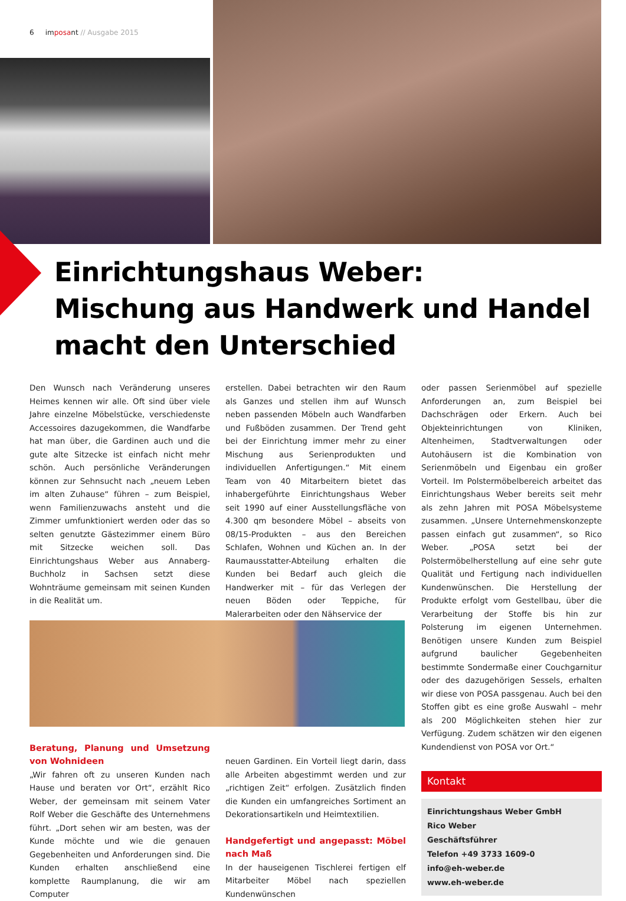6 imposant // Ausgabe 2015
Einrichtungshaus Weber:
Mischung aus Handwerk und Handel
macht den Unterschied
Den Wunsch nach Veränderung unseres Heimes kennen wir alle. Oft sind über viele Jahre einzelne Möbelstücke, verschiedenste Accessoires dazugekommen, die Wandfarbe hat man über, die Gardinen auch und die gute alte Sitzecke ist einfach nicht mehr schön. Auch persönliche Veränderungen können zur Sehnsucht nach „neuem Leben im alten Zuhause“ führen – zum Beispiel, wenn Familienzuwachs ansteht und die Zimmer umfunktioniert werden oder das so selten genutzte Gästezimmer einem Büro mit Sitzecke weichen soll. Das Einrichtungshaus Weber aus Annaberg-Buchholz in Sachsen setzt diese Wohnträume gemeinsam mit seinen Kunden in die Realität um.
Beratung, Planung und Umsetzung von Wohnideen
„Wir fahren oft zu unseren Kunden nach Hause und beraten vor Ort“, erzählt Rico Weber, der gemeinsam mit seinem Vater Rolf Weber die Geschäfte des Unternehmens führt. „Dort sehen wir am besten, was der Kunde möchte und wie die genauen Gegebenheiten und Anforderungen sind. Die Kunden erhalten anschließend eine komplette Raumplanung, die wir am Computer
erstellen. Dabei betrachten wir den Raum als Ganzes und stellen ihm auf Wunsch neben passenden Möbeln auch Wandfarben und Fußböden zusammen. Der Trend geht bei der Einrichtung immer mehr zu einer Mischung aus Serienprodukten und individuellen Anfertigungen.“ Mit einem Team von 40 Mitarbeitern bietet das inhabergeführte Einrichtungshaus Weber seit 1990 auf einer Ausstellungsfläche von 4.300 qm besondere Möbel – abseits von 08/15-Produkten – aus den Bereichen Schlafen, Wohnen und Küchen an. In der Raumausstatter-Abteilung erhalten die Kunden bei Bedarf auch gleich die Handwerker mit – für das Verlegen der neuen Böden oder Teppiche, für Malerarbeiten oder den Nähservice der
neuen Gardinen. Ein Vorteil liegt darin, dass alle Arbeiten abgestimmt werden und zur „richtigen Zeit“ erfolgen. Zusätzlich finden die Kunden ein umfangreiches Sortiment an Dekorationsartikeln und Heimtextilien.
Handgefertigt und angepasst: Möbel nach Maß
In der hauseigenen Tischlerei fertigen elf Mitarbeiter Möbel nach speziellen Kundenwünschen
oder passen Serienmöbel auf spezielle Anforderungen an, zum Beispiel bei Dachschrägen oder Erkern. Auch bei Objekteinrichtungen von Kliniken, Altenheimen, Stadtverwaltungen oder Autohäusern ist die Kombination von Serienmöbeln und Eigenbau ein großer Vorteil. Im Polstermöbelbereich arbeitet das Einrichtungshaus Weber bereits seit mehr als zehn Jahren mit POSA Möbelsysteme zusammen. „Unsere Unternehmenskonzepte passen einfach gut zusammen“, so Rico Weber. „POSA setzt bei der Polstermöbelherstellung auf eine sehr gute Qualität und Fertigung nach individuellen Kundenwünschen. Die Herstellung der Produkte erfolgt vom Gestellbau, über die Verarbeitung der Stoffe bis hin zur Polsterung im eigenen Unternehmen. Benötigen unsere Kunden zum Beispiel aufgrund baulicher Gegebenheiten bestimmte Sondermaße einer Couchgarnitur oder des dazugehörigen Sessels, erhalten wir diese von POSA passgenau. Auch bei den Stoffen gibt es eine große Auswahl – mehr als 200 Möglichkeiten stehen hier zur Verfügung. Zudem schätzen wir den eigenen Kundendienst von POSA vor Ort.“
Kontakt
Einrichtungshaus Weber GmbH
Rico Weber
Geschäftsführer
Telefon +49 3733 1609-0
info@eh-weber.de
www.eh-weber.de